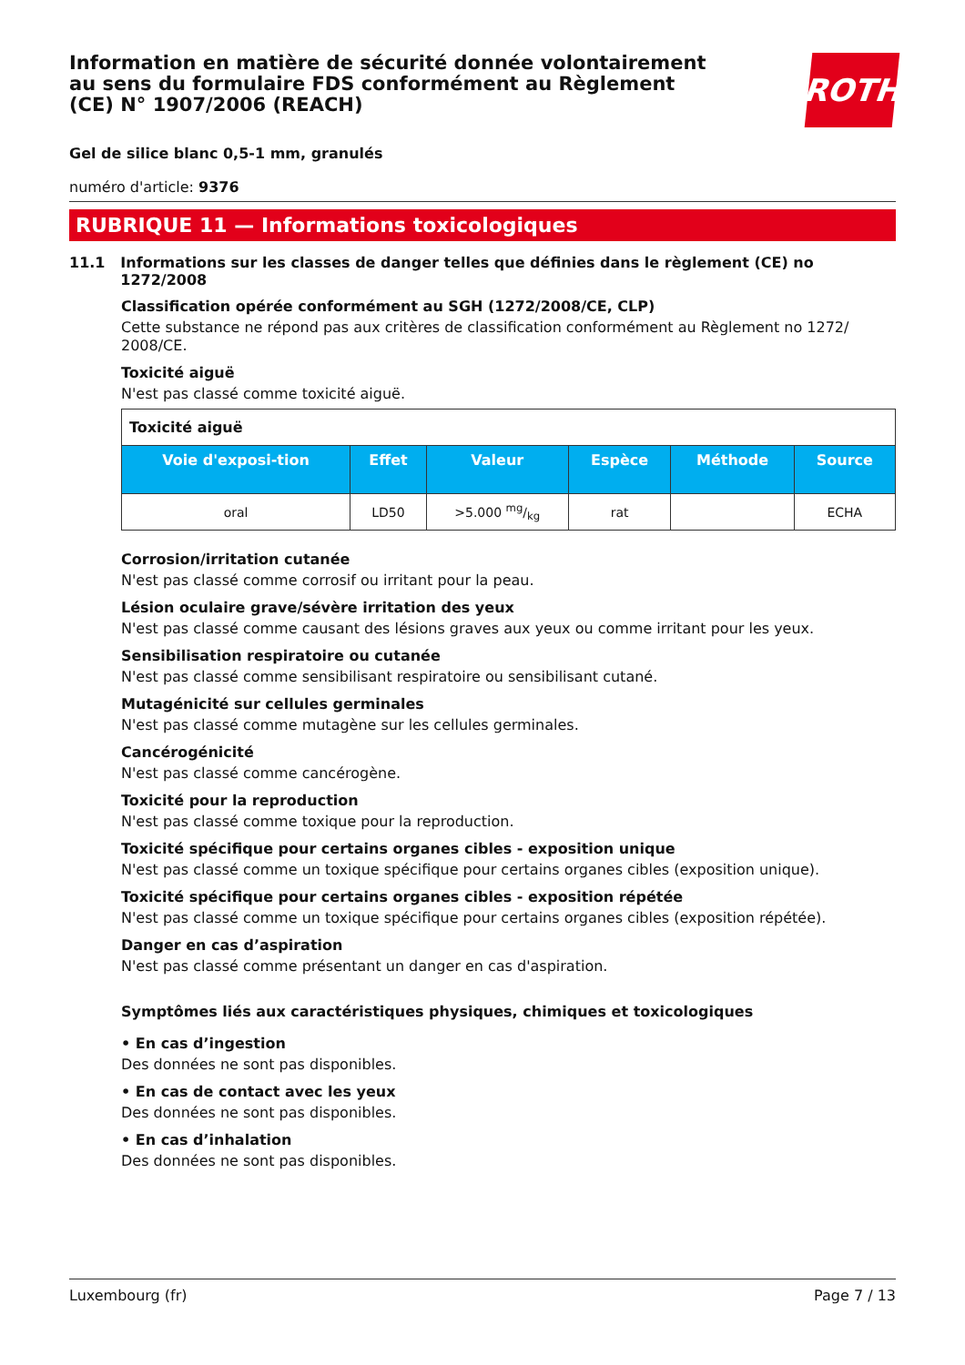ROTH
Information en matière de sécurité donnée volontairement au sens du formulaire FDS conformément au Règlement (CE) N° 1907/2006 (REACH)
Gel de silice blanc 0,5-1 mm, granulés
numéro d'article: 9376
RUBRIQUE 11 — Informations toxicologiques
11.1 Informations sur les classes de danger telles que définies dans le règlement (CE) no 1272/2008
Classification opérée conformément au SGH (1272/2008/CE, CLP)
Cette substance ne répond pas aux critères de classification conformément au Règlement no 1272/ 2008/CE.
Toxicité aiguë
N'est pas classé comme toxicité aiguë.
| Toxicité aiguë | | | | | |
| Voie d'exposi-tion | Effet | Valeur | Espèce | Méthode | Source |
| oral | LD50 | >5.000 mg/kg | rat | | ECHA |
Corrosion/irritation cutanée
N'est pas classé comme corrosif ou irritant pour la peau.
Lésion oculaire grave/sévère irritation des yeux
N'est pas classé comme causant des lésions graves aux yeux ou comme irritant pour les yeux.
Sensibilisation respiratoire ou cutanée
N'est pas classé comme sensibilisant respiratoire ou sensibilisant cutané.
Mutagénicité sur cellules germinales
N'est pas classé comme mutagène sur les cellules germinales.
Cancérogénicité
N'est pas classé comme cancérogène.
Toxicité pour la reproduction
N'est pas classé comme toxique pour la reproduction.
Toxicité spécifique pour certains organes cibles - exposition unique
N'est pas classé comme un toxique spécifique pour certains organes cibles (exposition unique).
Toxicité spécifique pour certains organes cibles - exposition répétée
N'est pas classé comme un toxique spécifique pour certains organes cibles (exposition répétée).
Danger en cas d’aspiration
N'est pas classé comme présentant un danger en cas d'aspiration.
Symptômes liés aux caractéristiques physiques, chimiques et toxicologiques
• En cas d’ingestion
Des données ne sont pas disponibles.
• En cas de contact avec les yeux
Des données ne sont pas disponibles.
• En cas d’inhalation
Des données ne sont pas disponibles.
Luxembourg (fr) Page 7 / 13